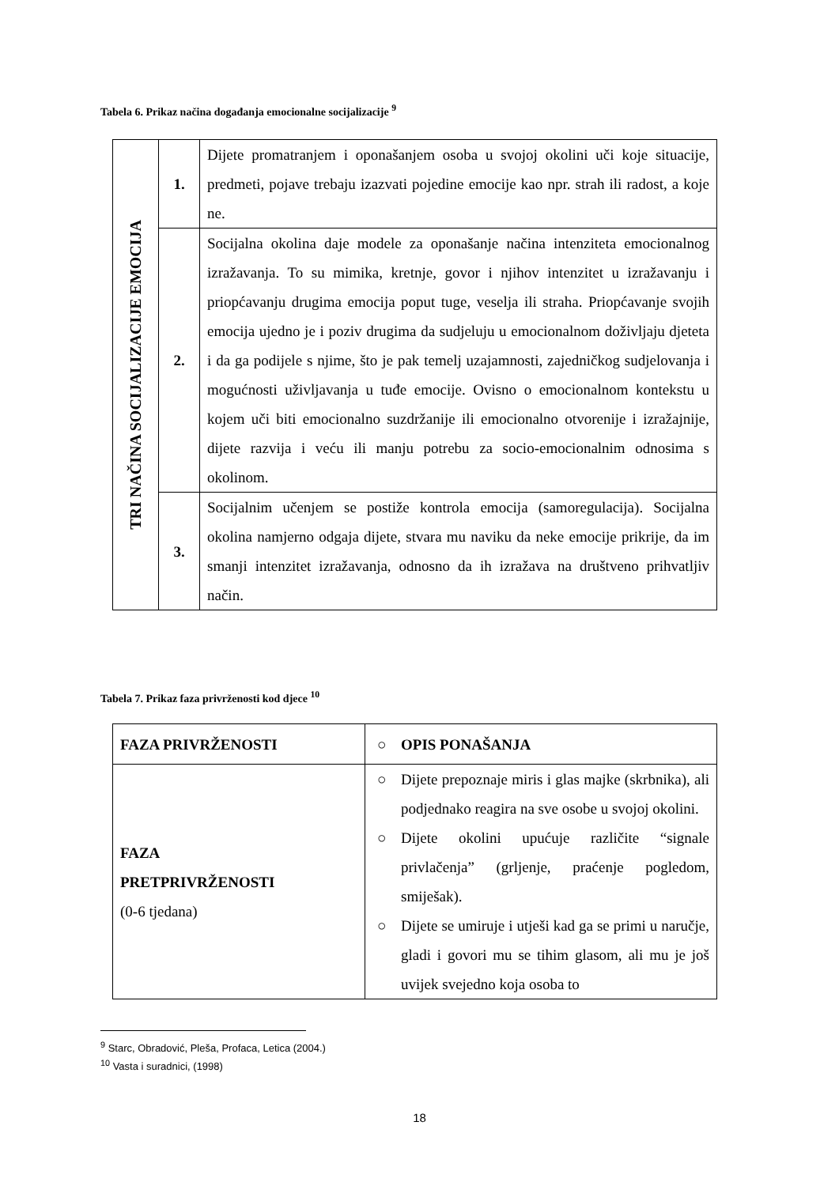Tabela 6. Prikaz načina događanja emocionalne socijalizacije <sup>9</sup>
| TRI NAČINA SOCIJALIZACIJE EMOCIJA | 1. | Dijete promatranjem i oponašanjem osoba u svojoj okolini uči koje situacije, predmeti, pojave trebaju izazvati pojedine emocije kao npr. strah ili radost, a koje ne. |
| | 2. | Socijalna okolina daje modele za oponašanje načina intenziteta emocionalnog izražavanja. To su mimika, kretnje, govor i njihov intenzitet u izražavanju i priopćavanju drugima emocija poput tuge, veselja ili straha. Priopćavanje svojih emocija ujedno je i poziv drugima da sudjeluju u emocionalnom doživljaju djeteta i da ga podijele s njime, što je pak temelj uzajamnosti, zajedničkog sudjelovanja i mogućnosti uživljavanja u tuđe emocije. Ovisno o emocionalnom kontekstu u kojem uči biti emocionalno suzdržanije ili emocionalno otvorenije i izražajnije, dijete razvija i veću ili manju potrebu za socio-emocionalnim odnosima s okolinom. |
| | 3. | Socijalnim učenjem se postiže kontrola emocija (samoregulacija). Socijalna okolina namjerno odgaja dijete, stvara mu naviku da neke emocije prikrije, da im smanji intenzitet izražavanja, odnosno da ih izražava na društveno prihvatljiv način. |
Tabela 7. Prikaz faza privrženosti kod djece <sup>10</sup>
| FAZA PRIVRŽENOSTI | ○ OPIS PONAŠANJA |
| FAZA PRETPRIVRŽENOSTI (0-6 tjedana) | ○ Dijete prepoznaje miris i glas majke (skrbnika), ali podjednako reagira na sve osobe u svojoj okolini. ○ Dijete okolini upućuje različite “signale privlačenja” (grljenje, praćenje pogledom, smiješak). ○ Dijete se umiruje i utješi kad ga se primi u naručje, gladi i govori mu se tihim glasom, ali mu je još uvijek svejedno koja osoba to |
<sup>9</sup> Starc, Obradović, Pleša, Profaca, Letica (2004.)
<sup>10</sup> Vasta i suradnici, (1998)
18